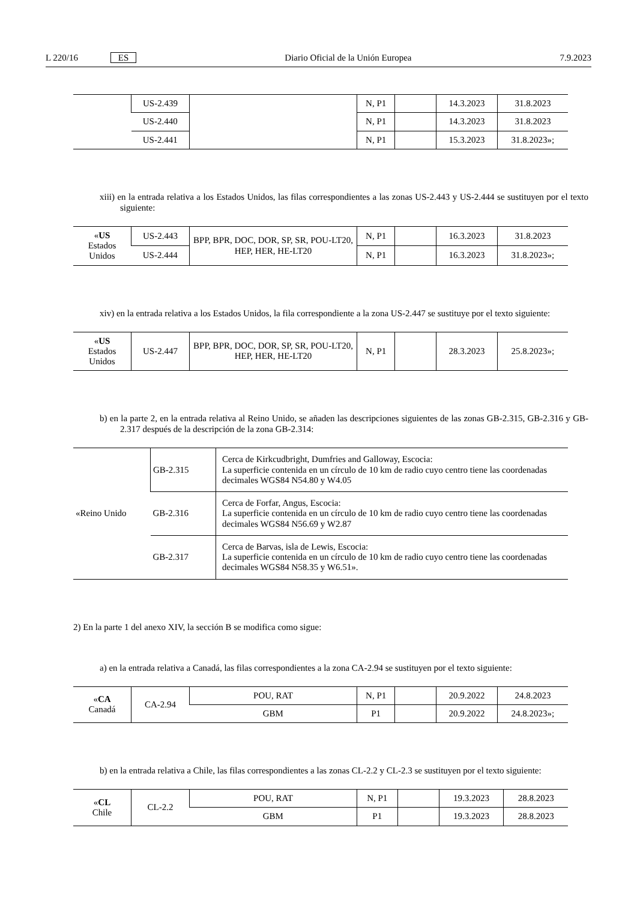L 220/16 ES Diario Oficial de la Unión Europea 7.9.2023
| | US-2.439 | | N, P1 | | 14.3.2023 | 31.8.2023 |
| | US-2.440 | | N, P1 | | 14.3.2023 | 31.8.2023 |
| | US-2.441 | | N, P1 | | 15.3.2023 | 31.8.2023»; |
xiii) en la entrada relativa a los Estados Unidos, las filas correspondientes a las zonas US-2.443 y US-2.444 se sustituyen por el texto siguiente:
| « US Estados Unidos | US-2.443 | BPP, BPR, DOC, DOR, SP, SR, POU-LT20, HEP, HER, HE-LT20 | N, P1 | | 16.3.2023 | 31.8.2023 |
| | US-2.444 | | N, P1 | | 16.3.2023 | 31.8.2023»; |
xiv) en la entrada relativa a los Estados Unidos, la fila correspondiente a la zona US-2.447 se sustituye por el texto siguiente:
| « US Estados Unidos | US-2.447 | BPP, BPR, DOC, DOR, SP, SR, POU-LT20, HEP, HER, HE-LT20 | N, P1 | | 28.3.2023 | 25.8.2023»; |
b) en la parte 2, en la entrada relativa al Reino Unido, se añaden las descripciones siguientes de las zonas GB-2.315, GB-2.316 y GB-2.317 después de la descripción de la zona GB-2.314:
| «Reino Unido | GB-2.315 | Cerca de Kirkcudbright, Dumfries and Galloway, Escocia: La superficie contenida en un círculo de 10 km de radio cuyo centro tiene las coordenadas decimales WGS84 N54.80 y W4.05 |
| | GB-2.316 | Cerca de Forfar, Angus, Escocia: La superficie contenida en un círculo de 10 km de radio cuyo centro tiene las coordenadas decimales WGS84 N56.69 y W2.87 |
| | GB-2.317 | Cerca de Barvas, isla de Lewis, Escocia: La superficie contenida en un círculo de 10 km de radio cuyo centro tiene las coordenadas decimales WGS84 N58.35 y W6.51». |
2) En la parte 1 del anexo XIV, la sección B se modifica como sigue:
a) en la entrada relativa a Canadá, las filas correspondientes a la zona CA-2.94 se sustituyen por el texto siguiente:
| « CA Canadá | CA-2.94 | POU, RAT | N, P1 | | 20.9.2022 | 24.8.2023 |
| | | GBM | P1 | | 20.9.2022 | 24.8.2023»; |
b) en la entrada relativa a Chile, las filas correspondientes a las zonas CL-2.2 y CL-2.3 se sustituyen por el texto siguiente:
| « CL Chile | CL-2.2 | POU, RAT | N, P1 | | 19.3.2023 | 28.8.2023 |
| | | GBM | P1 | | 19.3.2023 | 28.8.2023 |